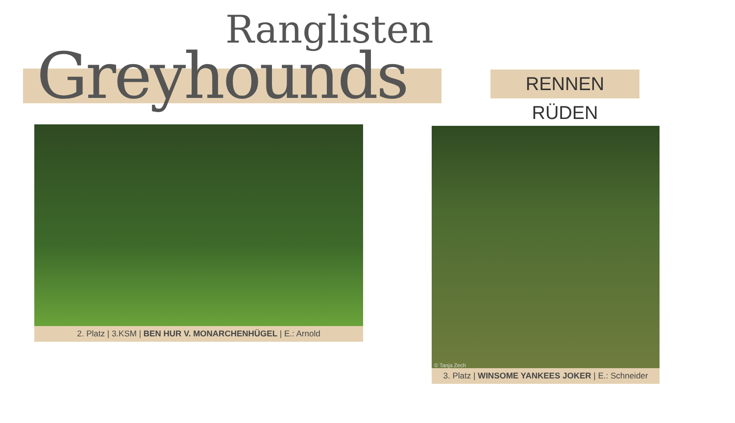Ranglisten
Greyhounds
RENNEN RÜDEN
2. Platz | 3.KSM | BEN HUR V. MONARCHENHÜGEL | E.: Arnold
© Tanja Zech
3. Platz | WINSOME YANKEES JOKER | E.: Schneider